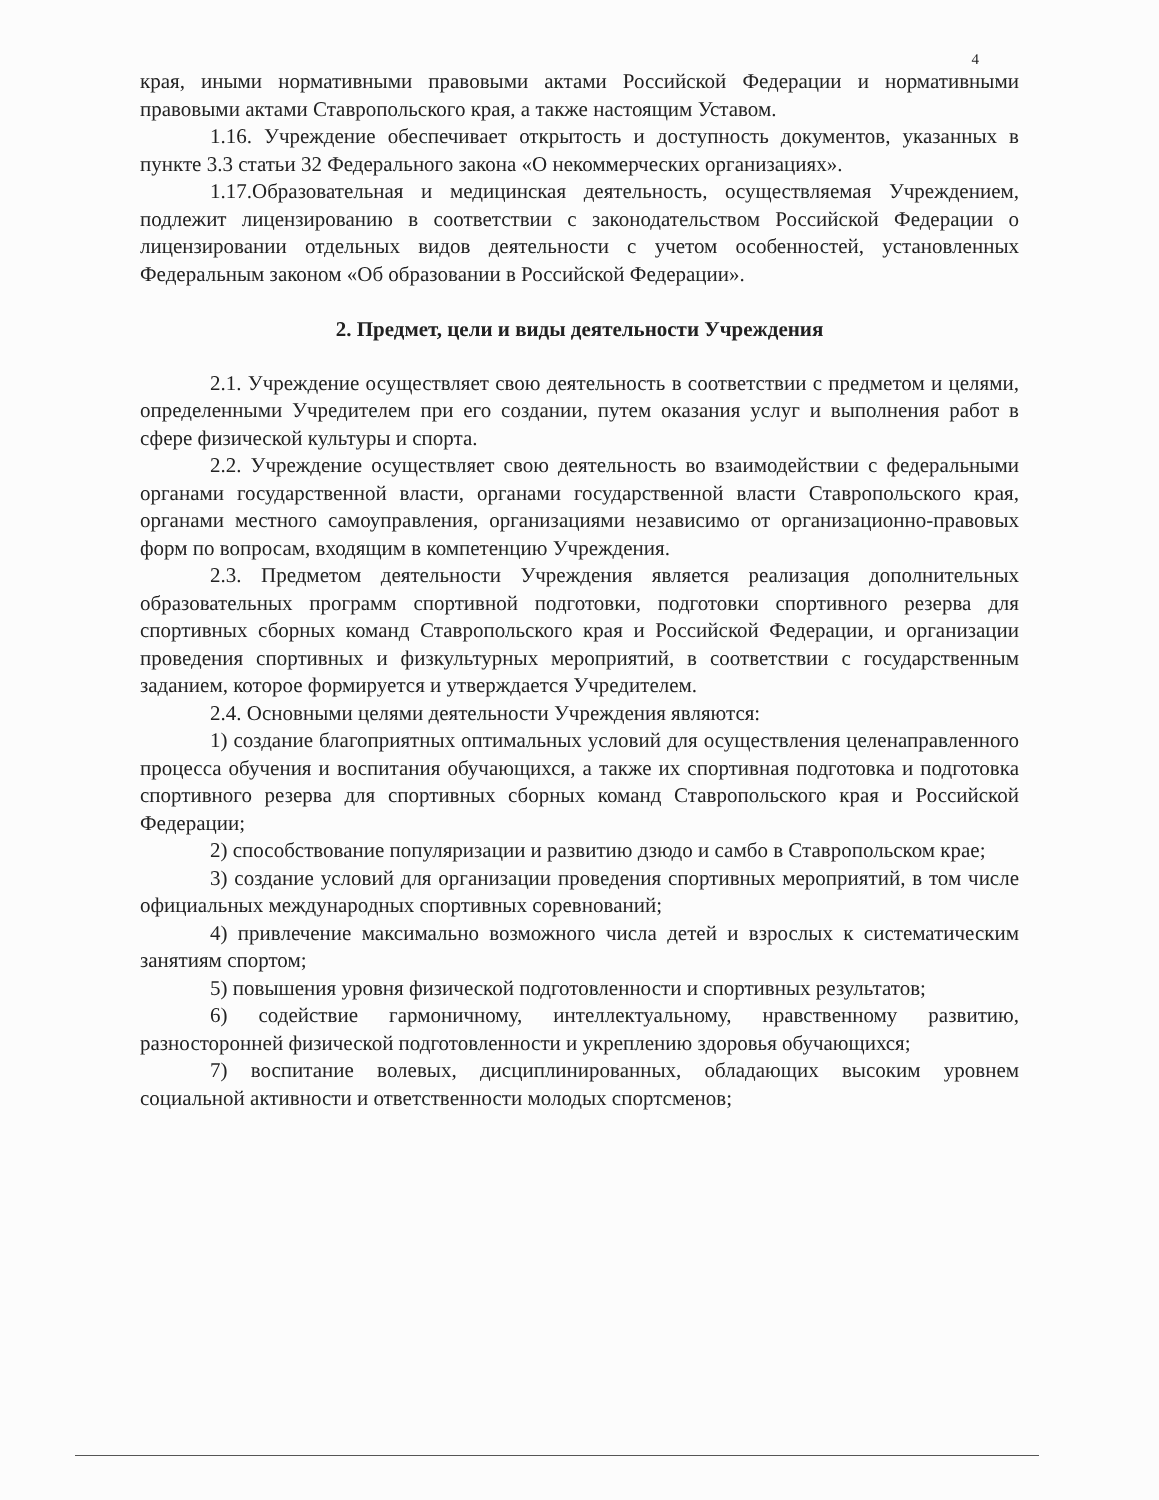4
края, иными нормативными правовыми актами Российской Федерации и нормативными правовыми актами Ставропольского края, а также настоящим Уставом.
1.16. Учреждение обеспечивает открытость и доступность документов, указанных в пункте 3.3 статьи 32 Федерального закона «О некоммерческих организациях».
1.17.Образовательная и медицинская деятельность, осуществляемая Учреждением, подлежит лицензированию в соответствии с законодательством Российской Федерации о лицензировании отдельных видов деятельности с учетом особенностей, установленных Федеральным законом «Об образовании в Российской Федерации».
2. Предмет, цели и виды деятельности Учреждения
2.1. Учреждение осуществляет свою деятельность в соответствии с предметом и целями, определенными Учредителем при его создании, путем оказания услуг и выполнения работ в сфере физической культуры и спорта.
2.2. Учреждение осуществляет свою деятельность во взаимодействии с федеральными органами государственной власти, органами государственной власти Ставропольского края, органами местного самоуправления, организациями независимо от организационно-правовых форм по вопросам, входящим в компетенцию Учреждения.
2.3. Предметом деятельности Учреждения является реализация дополнительных образовательных программ спортивной подготовки, подготовки спортивного резерва для спортивных сборных команд Ставропольского края и Российской Федерации, и организации проведения спортивных и физкультурных мероприятий, в соответствии с государственным заданием, которое формируется и утверждается Учредителем.
2.4. Основными целями деятельности Учреждения являются:
1) создание благоприятных оптимальных условий для осуществления целенаправленного процесса обучения и воспитания обучающихся, а также их спортивная подготовка и подготовка спортивного резерва для спортивных сборных команд Ставропольского края и Российской Федерации;
2) способствование популяризации и развитию дзюдо и самбо в Ставропольском крае;
3) создание условий для организации проведения спортивных мероприятий, в том числе официальных международных спортивных соревнований;
4) привлечение максимально возможного числа детей и взрослых к систематическим занятиям спортом;
5) повышения уровня физической подготовленности и спортивных результатов;
6) содействие гармоничному, интеллектуальному, нравственному развитию, разносторонней физической подготовленности и укреплению здоровья обучающихся;
7) воспитание волевых, дисциплинированных, обладающих высоким уровнем социальной активности и ответственности молодых спортсменов;